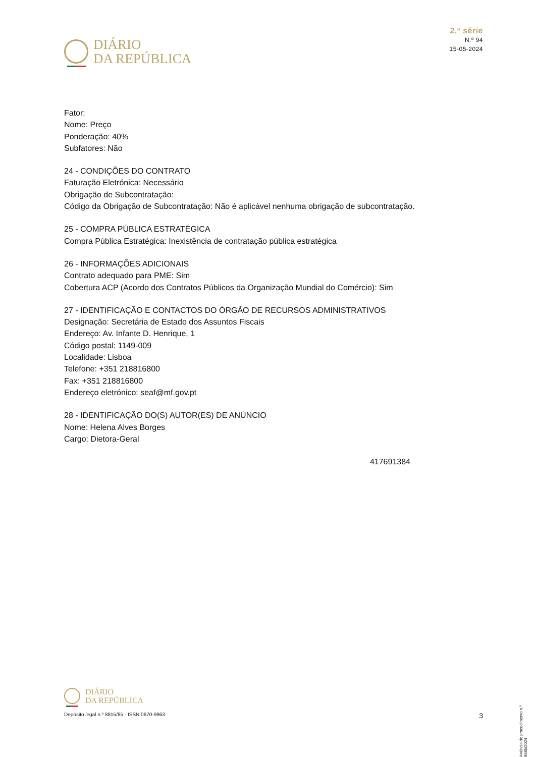DIÁRIO
DA REPÚBLICA
2.ª série
N.º 94
15-05-2024
Fator:
Nome: Preço
Ponderação: 40%
Subfatores: Não
24 - CONDIÇÕES DO CONTRATO
Faturação Eletrónica: Necessário
Obrigação de Subcontratação:
Código da Obrigação de Subcontratação: Não é aplicável nenhuma obrigação de subcontratação.
25 - COMPRA PÚBLICA ESTRATÉGICA
Compra Pública Estratégica: Inexistência de contratação pública estratégica
26 - INFORMAÇÕES ADICIONAIS
Contrato adequado para PME: Sim
Cobertura ACP (Acordo dos Contratos Públicos da Organização Mundial do Comércio): Sim
27 - IDENTIFICAÇÃO E CONTACTOS DO ÓRGÃO DE RECURSOS ADMINISTRATIVOS
Designação: Secretária de Estado dos Assuntos Fiscais
Endereço: Av. Infante D. Henrique, 1
Código postal: 1149-009
Localidade: Lisboa
Telefone: +351 218816800
Fax: +351 218816800
Endereço eletrónico: seaf@mf.gov.pt
28 - IDENTIFICAÇÃO DO(S) AUTOR(ES) DE ANÚNCIO
Nome: Helena Alves Borges
Cargo: Dietora-Geral
417691384
Anúncio de procedimento n.º 9685/2024
DIÁRIO
DA REPÚBLICA
Depósito legal n.º 8815/85 - ISSN 0870-9963 3